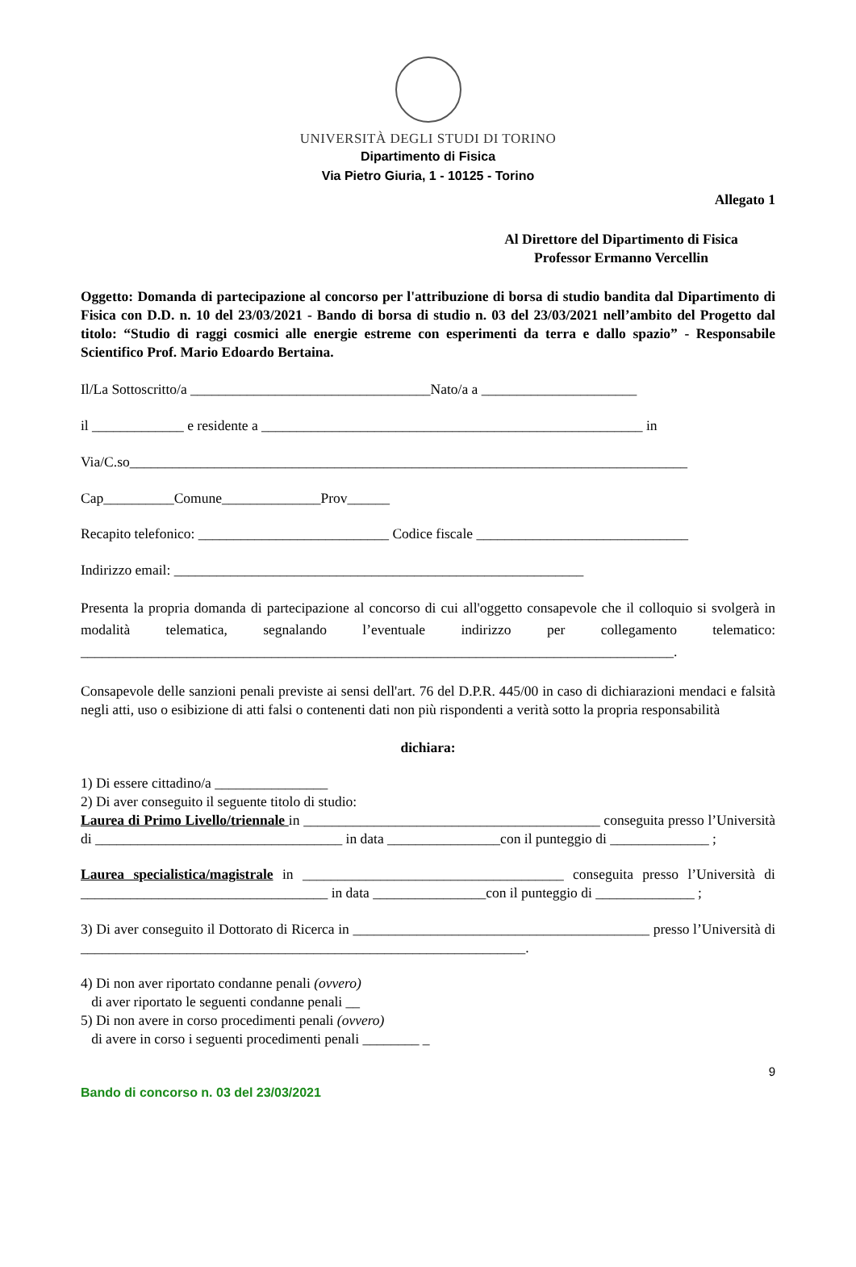UNIVERSITÀ DEGLI STUDI DI TORINO
Dipartimento di Fisica
Via Pietro Giuria, 1 - 10125 - Torino
Allegato 1
Al Direttore del Dipartimento di Fisica
Professor Ermanno Vercellin
Oggetto: Domanda di partecipazione al concorso per l'attribuzione di borsa di studio bandita dal Dipartimento di Fisica con D.D. n. 10 del 23/03/2021 - Bando di borsa di studio n. 03 del 23/03/2021 nell’ambito del Progetto dal titolo: “Studio di raggi cosmici alle energie estreme con esperimenti da terra e dallo spazio” - Responsabile Scientifico Prof. Mario Edoardo Bertaina.
Il/La Sottoscritto/a __________________________________Nato/a a ______________________
il _____________ e residente a ______________________________________________________ in
Via/C.so_______________________________________________________________________________
Cap__________Comune______________Prov______
Recapito telefonico: ___________________________ Codice fiscale ______________________________
Indirizzo email: __________________________________________________________
Presenta la propria domanda di partecipazione al concorso di cui all'oggetto consapevole che il colloquio si svolgerà in modalità telematica, segnalando l’eventuale indirizzo per collegamento telematico: ____________________________________________________________________________________.
Consapevole delle sanzioni penali previste ai sensi dell'art. 76 del D.P.R. 445/00 in caso di dichiarazioni mendaci e falsità negli atti, uso o esibizione di atti falsi o contenenti dati non più rispondenti a verità sotto la propria responsabilità
dichiara:
1) Di essere cittadino/a ________________
2) Di aver conseguito il seguente titolo di studio:
Laurea di Primo Livello/triennale in __________________________________________ conseguita presso l’Università di ___________________________________ in data ________________con il punteggio di ______________ ;
Laurea specialistica/magistrale in _____________________________________ conseguita presso l’Università di ___________________________________ in data ________________con il punteggio di ______________ ;
3) Di aver conseguito il Dottorato di Ricerca in __________________________________________ presso l’Università di _______________________________________________________________.
4) Di non aver riportato condanne penali (ovvero)
di aver riportato le seguenti condanne penali __
5) Di non avere in corso procedimenti penali (ovvero)
di avere in corso i seguenti procedimenti penali ________ _
9
Bando di concorso n. 03 del 23/03/2021